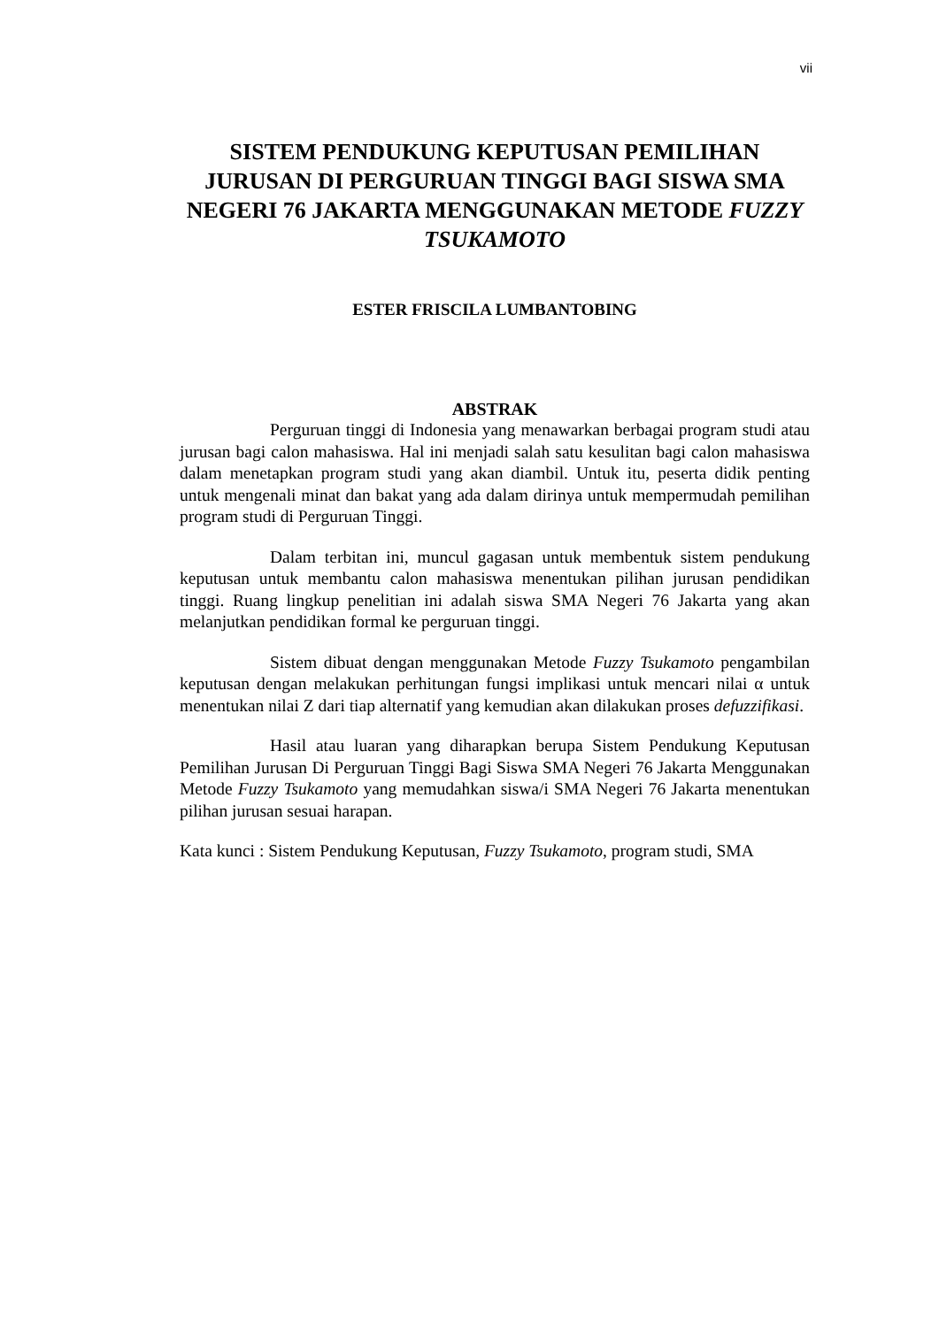vii
SISTEM PENDUKUNG KEPUTUSAN PEMILIHAN JURUSAN DI PERGURUAN TINGGI BAGI SISWA SMA NEGERI 76 JAKARTA MENGGUNAKAN METODE FUZZY TSUKAMOTO
ESTER FRISCILA LUMBANTOBING
ABSTRAK
Perguruan tinggi di Indonesia yang menawarkan berbagai program studi atau jurusan bagi calon mahasiswa. Hal ini menjadi salah satu kesulitan bagi calon mahasiswa dalam menetapkan program studi yang akan diambil. Untuk itu, peserta didik penting untuk mengenali minat dan bakat yang ada dalam dirinya untuk mempermudah pemilihan program studi di Perguruan Tinggi.
Dalam terbitan ini, muncul gagasan untuk membentuk sistem pendukung keputusan untuk membantu calon mahasiswa menentukan pilihan jurusan pendidikan tinggi. Ruang lingkup penelitian ini adalah siswa SMA Negeri 76 Jakarta yang akan melanjutkan pendidikan formal ke perguruan tinggi.
Sistem dibuat dengan menggunakan Metode Fuzzy Tsukamoto pengambilan keputusan dengan melakukan perhitungan fungsi implikasi untuk mencari nilai α untuk menentukan nilai Z dari tiap alternatif yang kemudian akan dilakukan proses defuzzifikasi.
Hasil atau luaran yang diharapkan berupa Sistem Pendukung Keputusan Pemilihan Jurusan Di Perguruan Tinggi Bagi Siswa SMA Negeri 76 Jakarta Menggunakan Metode Fuzzy Tsukamoto yang memudahkan siswa/i SMA Negeri 76 Jakarta menentukan pilihan jurusan sesuai harapan.
Kata kunci : Sistem Pendukung Keputusan, Fuzzy Tsukamoto, program studi, SMA